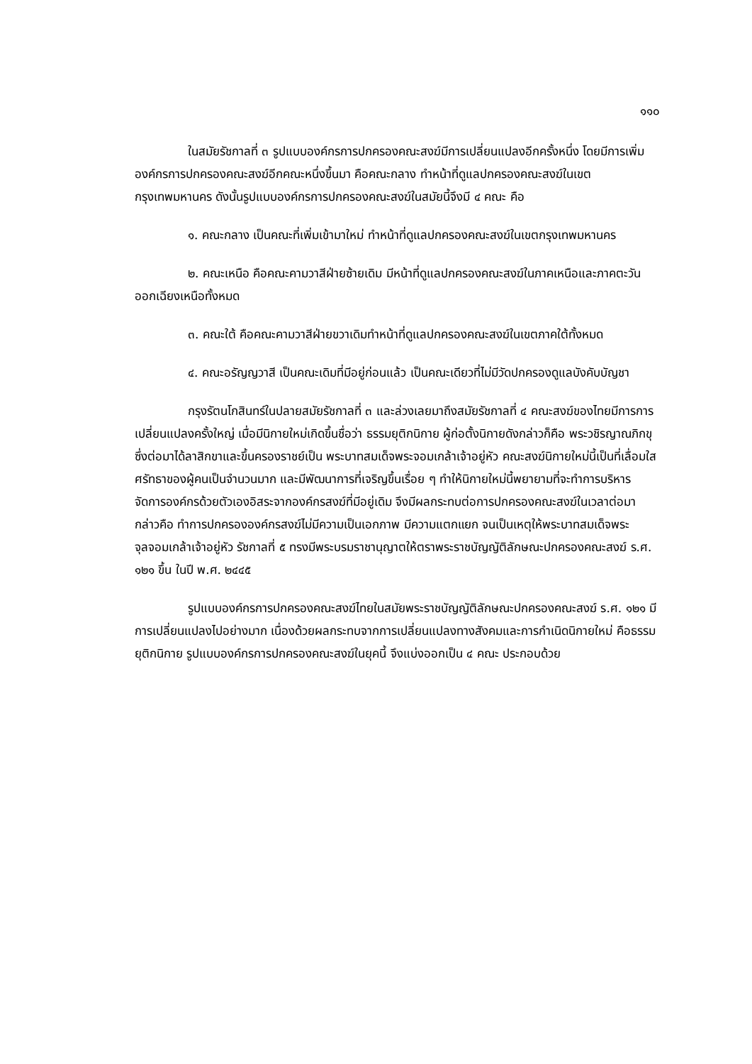๑๑๐
ในสมัยรัชกาลที่ ๓ รูปแบบองค์กรการปกครองคณะสงฆ์มีการเปลี่ยนแปลงอีกครั้งหนึ่ง โดยมีการเพิ่มองค์กรการปกครองคณะสงฆ์อีกคณะหนึ่งขึ้นมา คือคณะกลาง ทำหน้าที่ดูแลปกครองคณะสงฆ์ในเขตกรุงเทพมหานคร ดังนั้นรูปแบบองค์กรการปกครองคณะสงฆ์ในสมัยนี้จึงมี ๔ คณะ คือ
๑. คณะกลาง เป็นคณะที่เพิ่มเข้ามาใหม่ ทำหน้าที่ดูแลปกครองคณะสงฆ์ในเขตกรุงเทพมหานคร
๒. คณะเหนือ คือคณะคามวาสีฝ่ายซ้ายเดิม มีหน้าที่ดูแลปกครองคณะสงฆ์ในภาคเหนือและภาคตะวันออกเฉียงเหนือทั้งหมด
๓. คณะใต้ คือคณะคามวาสีฝ่ายขวาเดิมทำหน้าที่ดูแลปกครองคณะสงฆ์ในเขตภาคใต้ทั้งหมด
๔. คณะอรัญญวาสี เป็นคณะเดิมที่มีอยู่ก่อนแล้ว เป็นคณะเดียวที่ไม่มีวัดปกครองดูแลบังคับบัญชา
กรุงรัตนโกสินทร์ในปลายสมัยรัชกาลที่ ๓ และล่วงเลยมาถึงสมัยรัชกาลที่ ๔ คณะสงฆ์ของไทยมีการการเปลี่ยนแปลงครั้งใหญ่ เมื่อมีนิกายใหม่เกิดขึ้นชื่อว่า ธรรมยุติกนิกาย ผู้ก่อตั้งนิกายดังกล่าวก็คือ พระวชิรญาณภิกขุ ซึ่งต่อมาได้ลาสิกขาและขึ้นครองราชย์เป็น พระบาทสมเด็จพระจอมเกล้าเจ้าอยู่หัว คณะสงฆ์นิกายใหม่นี้เป็นที่เลื่อมใสศรัทธาของผู้คนเป็นจำนวนมาก และมีพัฒนาการที่เจริญขึ้นเรื่อย ๆ ทำให้นิกายใหม่นี้พยายามที่จะทำการบริหารจัดการองค์กรด้วยตัวเองอิสระจากองค์กรสงฆ์ที่มีอยู่เดิม จึงมีผลกระทบต่อการปกครองคณะสงฆ์ในเวลาต่อมา กล่าวคือ ทำการปกครององค์กรสงฆ์ไม่มีความเป็นเอกภาพ มีความแตกแยก จนเป็นเหตุให้พระบาทสมเด็จพระจุลจอมเกล้าเจ้าอยู่หัว รัชกาลที่ ๕ ทรงมีพระบรมราชานุญาตให้ตราพระราชบัญญัติลักษณะปกครองคณะสงฆ์ ร.ศ. ๑๒๑ ขึ้น ในปี พ.ศ. ๒๔๔๕
รูปแบบองค์กรการปกครองคณะสงฆ์ไทยในสมัยพระราชบัญญัติลักษณะปกครองคณะสงฆ์ ร.ศ. ๑๒๑ มีการเปลี่ยนแปลงไปอย่างมาก เนื่องด้วยผลกระทบจากการเปลี่ยนแปลงทางสังคมและการกำเนิดนิกายใหม่ คือธรรมยุติกนิกาย รูปแบบองค์กรการปกครองคณะสงฆ์ในยุคนี้ จึงแบ่งออกเป็น ๔ คณะ ประกอบด้วย